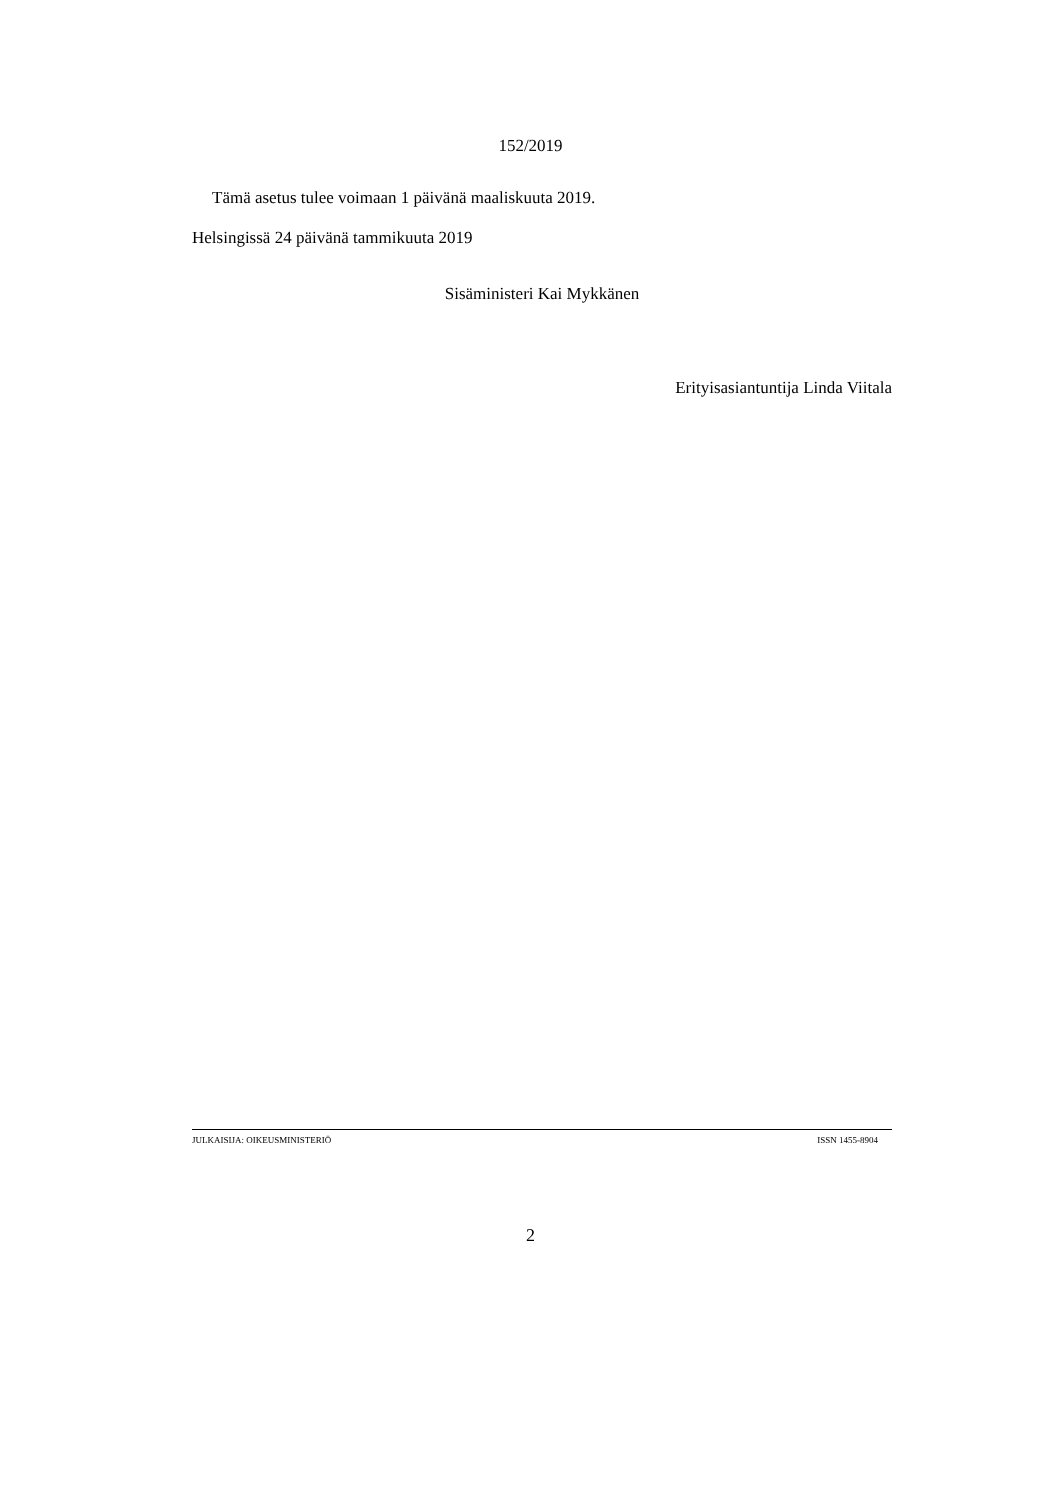152/2019
Tämä asetus tulee voimaan 1 päivänä maaliskuuta 2019.
Helsingissä 24 päivänä tammikuuta 2019
Sisäministeri Kai Mykkänen
Erityisasiantuntija Linda Viitala
JULKAISIJA: OIKEUSMINISTERIÖ ISSN 1455-8904
2